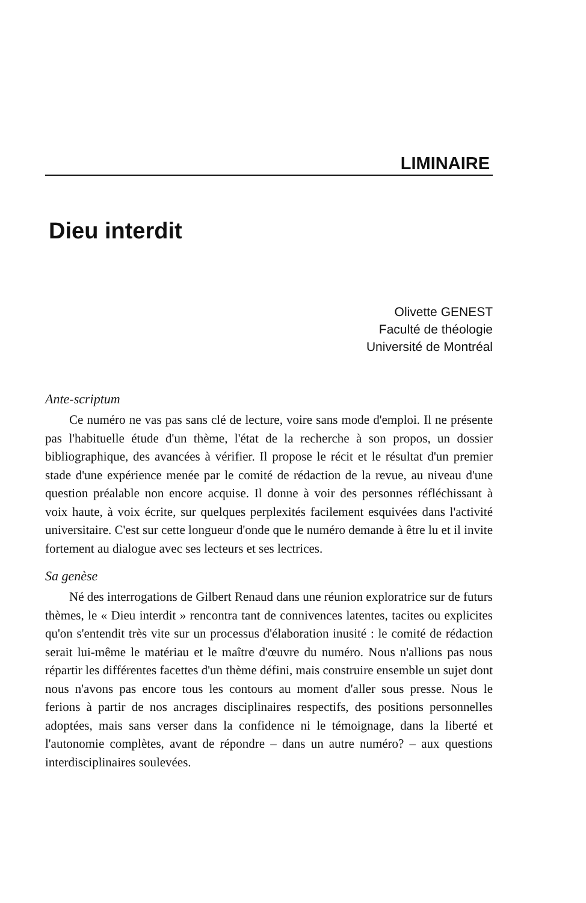LIMINAIRE
Dieu interdit
Olivette GENEST
Faculté de théologie
Université de Montréal
Ante-scriptum
Ce numéro ne vas pas sans clé de lecture, voire sans mode d'emploi. Il ne présente pas l'habituelle étude d'un thème, l'état de la recherche à son propos, un dossier bibliographique, des avancées à vérifier. Il propose le récit et le résultat d'un premier stade d'une expérience menée par le comité de rédaction de la revue, au niveau d'une question préalable non encore acquise. Il donne à voir des personnes réfléchissant à voix haute, à voix écrite, sur quelques perplexités facilement esquivées dans l'activité universitaire. C'est sur cette longueur d'onde que le numéro demande à être lu et il invite fortement au dialogue avec ses lecteurs et ses lectrices.
Sa genèse
Né des interrogations de Gilbert Renaud dans une réunion exploratrice sur de futurs thèmes, le « Dieu interdit » rencontra tant de connivences latentes, tacites ou explicites qu'on s'entendit très vite sur un processus d'élaboration inusité : le comité de rédaction serait lui-même le matériau et le maître d'œuvre du numéro. Nous n'allions pas nous répartir les différentes facettes d'un thème défini, mais construire ensemble un sujet dont nous n'avons pas encore tous les contours au moment d'aller sous presse. Nous le ferions à partir de nos ancrages disciplinaires respectifs, des positions personnelles adoptées, mais sans verser dans la confidence ni le témoignage, dans la liberté et l'autonomie complètes, avant de répondre – dans un autre numéro? – aux questions interdisciplinaires soulevées.